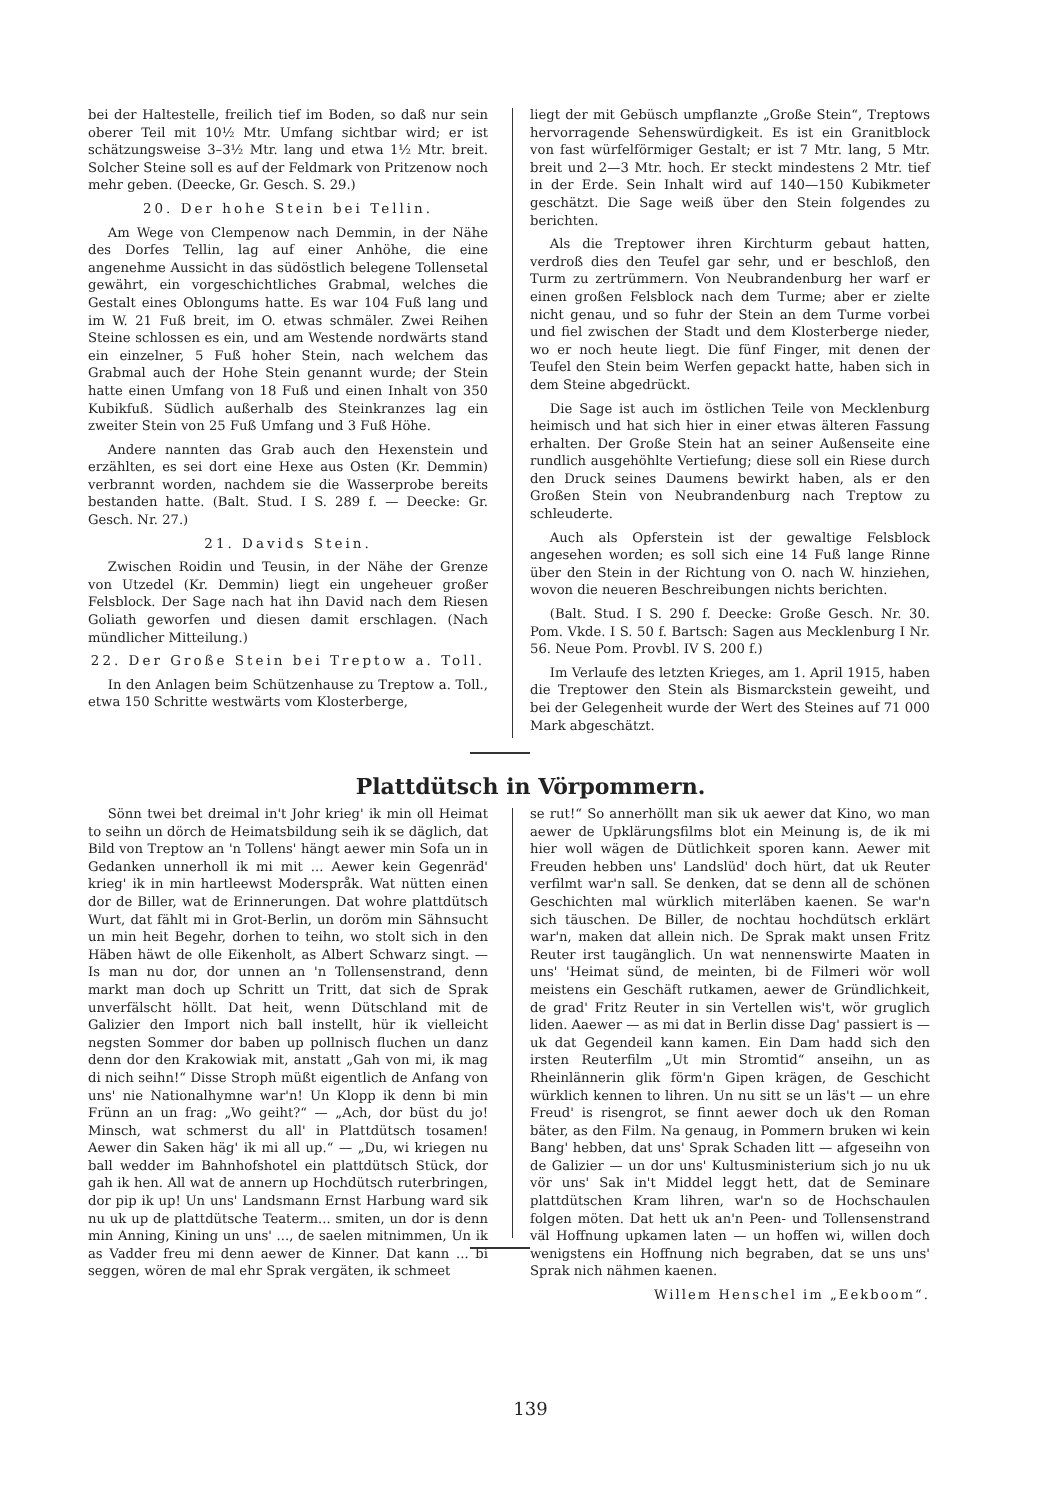bei der Haltestelle, freilich tief im Boden, so daß nur sein oberer Teil mit 10½ Mtr. Umfang sichtbar wird; er ist schätzungsweise 3–3½ Mtr. lang und etwa 1½ Mtr. breit. Solcher Steine soll es auf der Feldmark von Pritzenow noch mehr geben. (Deecke, Gr. Gesch. S. 29.)
20. Der hohe Stein bei Tellin.
Am Wege von Clempenow nach Demmin, in der Nähe des Dorfes Tellin, lag auf einer Anhöhe, die eine angenehme Aussicht in das südöstlich belegene Tollensetal gewährt, ein vorgeschichtliches Grabmal, welches die Gestalt eines Oblongums hatte. Es war 104 Fuß lang und im W. 21 Fuß breit, im O. etwas schmäler. Zwei Reihen Steine schlossen es ein, und am Westende nordwärts stand ein einzelner, 5 Fuß hoher Stein, nach welchem das Grabmal auch der Hohe Stein genannt wurde; der Stein hatte einen Umfang von 18 Fuß und einen Inhalt von 350 Kubikfuß. Südlich außerhalb des Steinkranzes lag ein zweiter Stein von 25 Fuß Umfang und 3 Fuß Höhe.
Andere nannten das Grab auch den Hexenstein und erzählten, es sei dort eine Hexe aus Osten (Kr. Demmin) verbrannt worden, nachdem sie die Wasserprobe bereits bestanden hatte. (Balt. Stud. I S. 289 f. — Deecke: Gr. Gesch. Nr. 27.)
21. Davids Stein.
Zwischen Roidin und Teusin, in der Nähe der Grenze von Utzedel (Kr. Demmin) liegt ein ungeheuer großer Felsblock. Der Sage nach hat ihn David nach dem Riesen Goliath geworfen und diesen damit erschlagen. (Nach mündlicher Mitteilung.)
22. Der Große Stein bei Treptow a. Toll.
In den Anlagen beim Schützenhause zu Treptow a. Toll., etwa 150 Schritte westwärts vom Klosterberge,
liegt der mit Gebüsch umpflanzte „Große Stein“, Treptows hervorragende Sehenswürdigkeit. Es ist ein Granitblock von fast würfelförmiger Gestalt; er ist 7 Mtr. lang, 5 Mtr. breit und 2—3 Mtr. hoch. Er steckt mindestens 2 Mtr. tief in der Erde. Sein Inhalt wird auf 140—150 Kubikmeter geschätzt. Die Sage weiß über den Stein folgendes zu berichten.
Als die Treptower ihren Kirchturm gebaut hatten, verdroß dies den Teufel gar sehr, und er beschloß, den Turm zu zertrümmern. Von Neubrandenburg her warf er einen großen Felsblock nach dem Turme; aber er zielte nicht genau, und so fuhr der Stein an dem Turme vorbei und fiel zwischen der Stadt und dem Klosterberge nieder, wo er noch heute liegt. Die fünf Finger, mit denen der Teufel den Stein beim Werfen gepackt hatte, haben sich in dem Steine abgedrückt.
Die Sage ist auch im östlichen Teile von Mecklenburg heimisch und hat sich hier in einer etwas älteren Fassung erhalten. Der Große Stein hat an seiner Außenseite eine rundlich ausgehöhlte Vertiefung; diese soll ein Riese durch den Druck seines Daumens bewirkt haben, als er den Großen Stein von Neubrandenburg nach Treptow zu schleuderte.
Auch als Opferstein ist der gewaltige Felsblock angesehen worden; es soll sich eine 14 Fuß lange Rinne über den Stein in der Richtung von O. nach W. hinziehen, wovon die neueren Beschreibungen nichts berichten.
(Balt. Stud. I S. 290 f. Deecke: Große Gesch. Nr. 30. Pom. Vkde. I S. 50 f. Bartsch: Sagen aus Mecklenburg I Nr. 56. Neue Pom. Provbl. IV S. 200 f.)
Im Verlaufe des letzten Krieges, am 1. April 1915, haben die Treptower den Stein als Bismarckstein geweiht, und bei der Gelegenheit wurde der Wert des Steines auf 71 000 Mark abgeschätzt.
Plattdütsch in Vörpommern.
Sönn twei bet dreimal in't Johr krieg' ik min oll Heimat to seihn un dörch de Heimatsbildung seih ik se däglich, dat Bild von Treptow an 'n Tollens' hängt aewer min Sofa un in Gedanken unnerholl ik mi mit ... Aewer kein Gegenräd' krieg' ik in min hartleewst Moderspråk. Wat nütten einen dor de Biller, wat de Erinnerungen. Dat wohre plattdütsch Wurt, dat fählt mi in Grot-Berlin, un doröm min Sähnsucht un min heit Begehr, dorhen to teihn, wo stolt sich in den Häben häwt de olle Eikenholt, as Albert Schwarz singt. — Is man nu dor, dor unnen an 'n Tollensenstrand, denn markt man doch up Schritt un Tritt, dat sich de Sprak unverfälscht höllt. Dat heit, wenn Dütschland mit de Galizier den Import nich ball instellt, hür ik vielleicht negsten Sommer dor baben up pollnisch fluchen un danz denn dor den Krakowiak mit, anstatt „Gah von mi, ik mag di nich seihn!“ Disse Stroph müßt eigentlich de Anfang von uns' nie Nationalhymne war'n! Un Klopp ik denn bi min Frünn an un frag: „Wo geiht?“ — „Ach, dor büst du jo! Minsch, wat schmerst du all' in Plattdütsch tosamen! Aewer din Saken häg' ik mi all up.“ — „Du, wi kriegen nu ball wedder im Bahnhofshotel ein plattdütsch Stück, dor gah ik hen. All wat de annern up Hochdütsch ruterbringen, dor pip ik up! Un uns' Landsmann Ernst Harbung ward sik nu uk up de plattdütsche Teaterm... smiten, un dor is denn min Anning, Kining un uns' ..., de saelen mitnimmen, Un ik as Vadder freu mi denn aewer de Kinner. Dat kann ... bi seggen, wören de mal ehr Sprak vergäten, ik schmeet
se rut!“ So annerhöllt man sik uk aewer dat Kino, wo man aewer de Upklärungsfilms blot ein Meinung is, de ik mi hier woll wägen de Dütlichkeit sporen kann. Aewer mit Freuden hebben uns' Landslüd' doch hürt, dat uk Reuter verfilmt war'n sall. Se denken, dat se denn all de schönen Geschichten mal würklich miterläben kaenen. Se war'n sich täuschen. De Biller, de nochtau hochdütsch erklärt war'n, maken dat allein nich. De Sprak makt unsen Fritz Reuter irst taugänglich. Un wat nennenswirte Maaten in uns' 'Heimat sünd, de meinten, bi de Filmeri wör woll meistens ein Geschäft rutkamen, aewer de Gründlichkeit, de grad' Fritz Reuter in sin Vertellen wis't, wör gruglich liden. Aaewer — as mi dat in Berlin disse Dag' passiert is — uk dat Gegendeil kann kamen. Ein Dam hadd sich den irsten Reuterfilm „Ut min Stromtid“ anseihn, un as Rheinlännerin glik förm'n Gipen krägen, de Geschicht würklich kennen to lihren. Un nu sitt se un läs't — un ehre Freud' is risengrot, se finnt aewer doch uk den Roman bäter, as den Film. Na genaug, in Pommern bruken wi kein Bang' hebben, dat uns' Sprak Schaden litt — afgeseihn von de Galizier — un dor uns' Kultusministerium sich jo nu uk vör uns' Sak in't Middel leggt hett, dat de Seminare plattdütschen Kram lihren, war'n so de Hochschaulen folgen möten. Dat hett uk an'n Peen- und Tollensenstrand väl Hoffnung upkamen laten — un hoffen wi, willen doch wenigstens ein Hoffnung nich begraben, dat se uns uns' Sprak nich nähmen kaenen.
Willem Henschel im „Eekboom“.
139